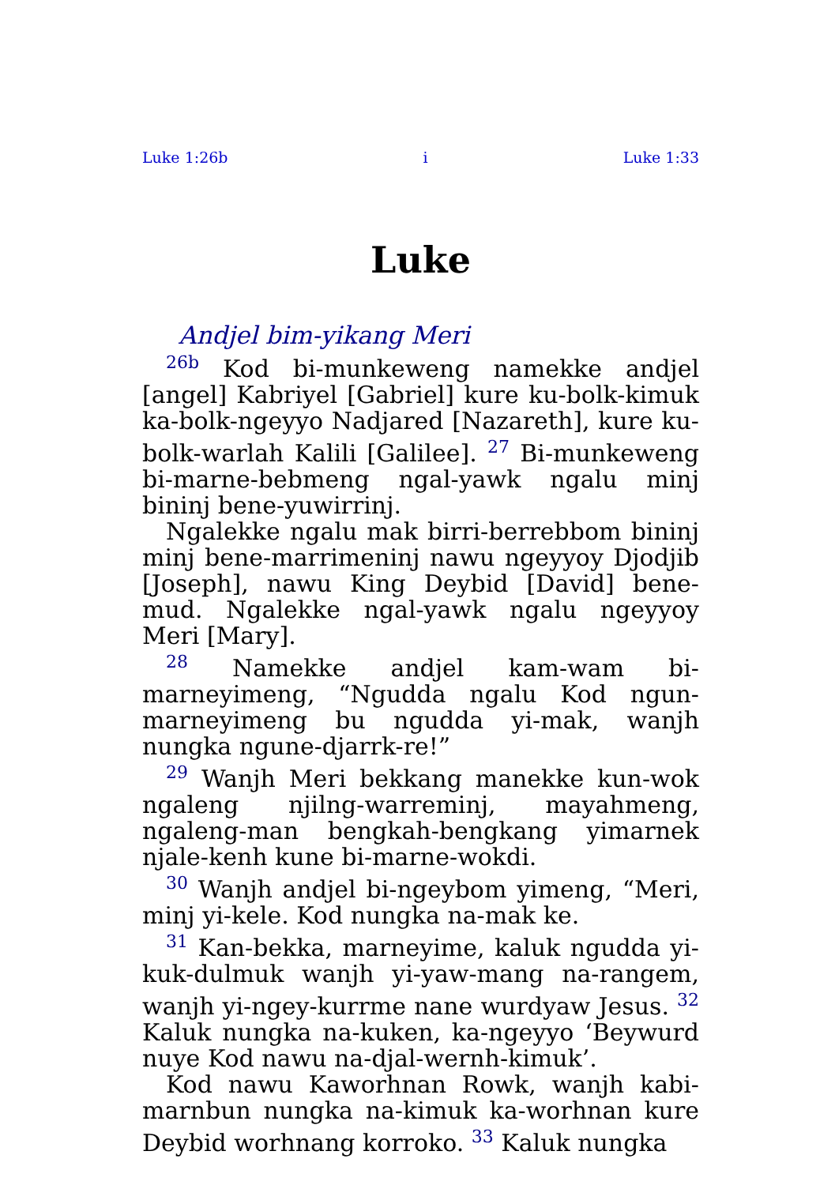Luke 1:26b i Luke 1:33
Luke
Andjel bim-yikang Meri
<sup>26b</sup> Kod bi-munkeweng namekke andjel [angel] Kabriyel [Gabriel] kure ku-bolk-kimuk ka-bolk-ngeyyo Nadjared [Nazareth], kure ku-bolk-warlah Kalili [Galilee]. <sup>27</sup> Bi-munkeweng bi-marne-bebmeng ngal-yawk ngalu minj bininj bene-yuwirrinj.
Ngalekke ngalu mak birri-berrebbom bininj minj bene-marrimeninj nawu ngeyyoy Djodjib [Joseph], nawu King Deybid [David] bene-mud. Ngalekke ngal-yawk ngalu ngeyyoy Meri [Mary].
<sup>28</sup> Namekke andjel kam-wam bi-marneyimeng, “Ngudda ngalu Kod ngun-marneyimeng bu ngudda yi-mak, wanjh nungka ngune-djarrk-re!”
<sup>29</sup> Wanjh Meri bekkang manekke kun-wok ngaleng njilng-warreminj, mayahmeng, ngaleng-man bengkah-bengkang yimarnek njale-kenh kune bi-marne-wokdi.
<sup>30</sup> Wanjh andjel bi-ngeybom yimeng, “Meri, minj yi-kele. Kod nungka na-mak ke.
<sup>31</sup> Kan-bekka, marneyime, kaluk ngudda yi-kuk-dulmuk wanjh yi-yaw-mang na-rangem, wanjh yi-ngey-kurrme nane wurdyaw Jesus. <sup>32</sup> Kaluk nungka na-kuken, ka-ngeyyo ‘Beywurd nuye Kod nawu na-djal-wernh-kimuk’.
Kod nawu Kaworhnan Rowk, wanjh kabi-marnbun nungka na-kimuk ka-worhnan kure Deybid worhnang korroko. <sup>33</sup> Kaluk nungka